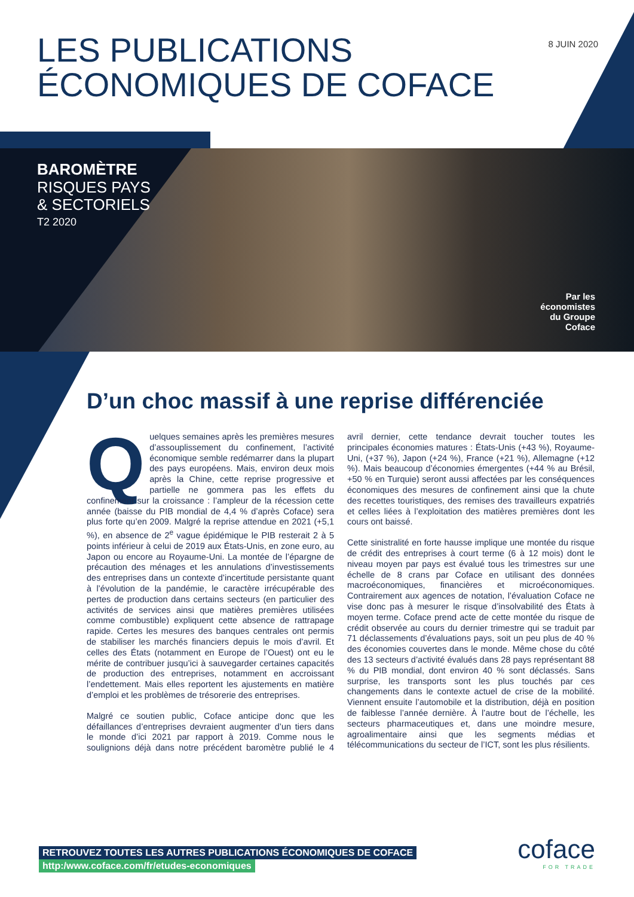LES PUBLICATIONS
ÉCONOMIQUES DE COFACE
8 JUIN 2020
BAROMÈTRE
RISQUES PAYS
& SECTORIELS
T2 2020
Par les
économistes
du Groupe
Coface
D’un choc massif à une reprise différenciée
Quelques semaines après les premières mesures d’assouplissement du confinement, l’activité économique semble redémarrer dans la plupart des pays européens. Mais, environ deux mois après la Chine, cette reprise progressive et partielle ne gommera pas les effets du confinement sur la croissance : l’ampleur de la récession cette année (baisse du PIB mondial de 4,4 % d’après Coface) sera plus forte qu’en 2009. Malgré la reprise attendue en 2021 (+5,1 %), en absence de 2<sup>e</sup> vague épidémique le PIB resterait 2 à 5 points inférieur à celui de 2019 aux États-Unis, en zone euro, au Japon ou encore au Royaume-Uni. La montée de l’épargne de précaution des ménages et les annulations d’investissements des entreprises dans un contexte d’incertitude persistante quant à l’évolution de la pandémie, le caractère irrécupérable des pertes de production dans certains secteurs (en particulier des activités de services ainsi que matières premières utilisées comme combustible) expliquent cette absence de rattrapage rapide. Certes les mesures des banques centrales ont permis de stabiliser les marchés financiers depuis le mois d’avril. Et celles des États (notamment en Europe de l’Ouest) ont eu le mérite de contribuer jusqu’ici à sauvegarder certaines capacités de production des entreprises, notamment en accroissant l’endettement. Mais elles reportent les ajustements en matière d’emploi et les problèmes de trésorerie des entreprises.
Malgré ce soutien public, Coface anticipe donc que les défaillances d’entreprises devraient augmenter d’un tiers dans le monde d’ici 2021 par rapport à 2019. Comme nous le soulignions déjà dans notre précédent baromètre publié le 4 avril dernier, cette tendance devrait toucher toutes les principales économies matures : États-Unis (+43 %), Royaume-Uni, (+37 %), Japon (+24 %), France (+21 %), Allemagne (+12 %). Mais beaucoup d’économies émergentes (+44 % au Brésil, +50 % en Turquie) seront aussi affectées par les conséquences économiques des mesures de confinement ainsi que la chute des recettes touristiques, des remises des travailleurs expatriés et celles liées à l’exploitation des matières premières dont les cours ont baissé.
Cette sinistralité en forte hausse implique une montée du risque de crédit des entreprises à court terme (6 à 12 mois) dont le niveau moyen par pays est évalué tous les trimestres sur une échelle de 8 crans par Coface en utilisant des données macroéconomiques, financières et microéconomiques. Contrairement aux agences de notation, l’évaluation Coface ne vise donc pas à mesurer le risque d’insolvabilité des États à moyen terme. Coface prend acte de cette montée du risque de crédit observée au cours du dernier trimestre qui se traduit par 71 déclassements d’évaluations pays, soit un peu plus de 40 % des économies couvertes dans le monde. Même chose du côté des 13 secteurs d’activité évalués dans 28 pays représentant 88 % du PIB mondial, dont environ 40 % sont déclassés. Sans surprise, les transports sont les plus touchés par ces changements dans le contexte actuel de crise de la mobilité. Viennent ensuite l’automobile et la distribution, déjà en position de faiblesse l’année dernière. À l’autre bout de l’échelle, les secteurs pharmaceutiques et, dans une moindre mesure, agroalimentaire ainsi que les segments médias et télécommunications du secteur de l’ICT, sont les plus résilients.
RETROUVEZ TOUTES LES AUTRES PUBLICATIONS ÉCONOMIQUES DE COFACE
http:/www.coface.com/fr/etudes-economiques
coface
FOR TRADE